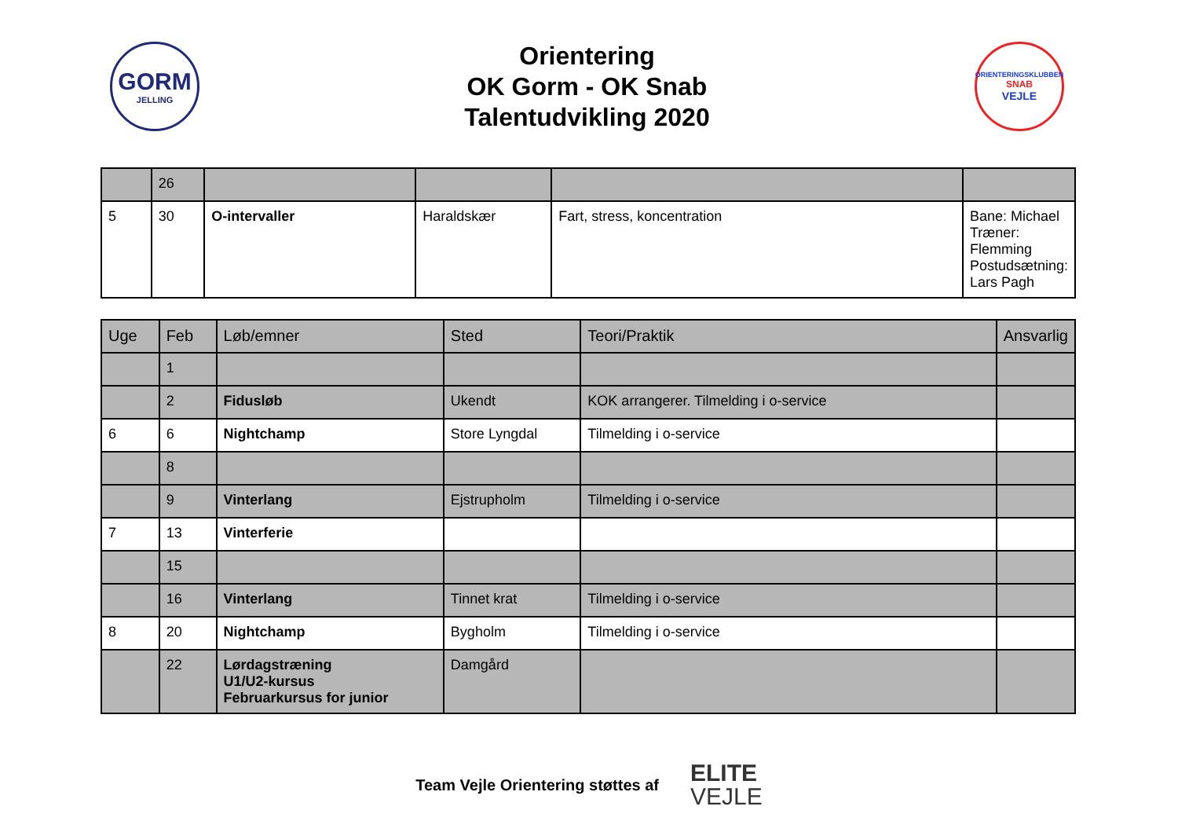GORM
JELLING
Orientering
OK Gorm - OK Snab
Talentudvikling 2020
ORIENTERINGSKLUBBEN
SNAB
VEJLE
| | 26 | | | | |
| 5 | 30 | O-intervaller | Haraldskær | Fart, stress, koncentration | Bane: Michael Træner: Flemming Postudsætning: Lars Pagh |
| Uge | Feb | Løb/emner | Sted | Teori/Praktik | Ansvarlig |
| --- | --- | --- | --- | --- | --- |
| | 1 | | | | |
| | 2 | Fidusløb | Ukendt | KOK arrangerer. Tilmelding i o-service | |
| 6 | 6 | Nightchamp | Store Lyngdal | Tilmelding i o-service | |
| | 8 | | | | |
| | 9 | Vinterlang | Ejstrupholm | Tilmelding i o-service | |
| 7 | 13 | Vinterferie | | | |
| | 15 | | | | |
| | 16 | Vinterlang | Tinnet krat | Tilmelding i o-service | |
| 8 | 20 | Nightchamp | Bygholm | Tilmelding i o-service | |
| | 22 | Lørdagstræning U1/U2-kursus Februarkursus for junior | Damgård | | |
Team Vejle Orientering støttes af ELITE
VEJLE